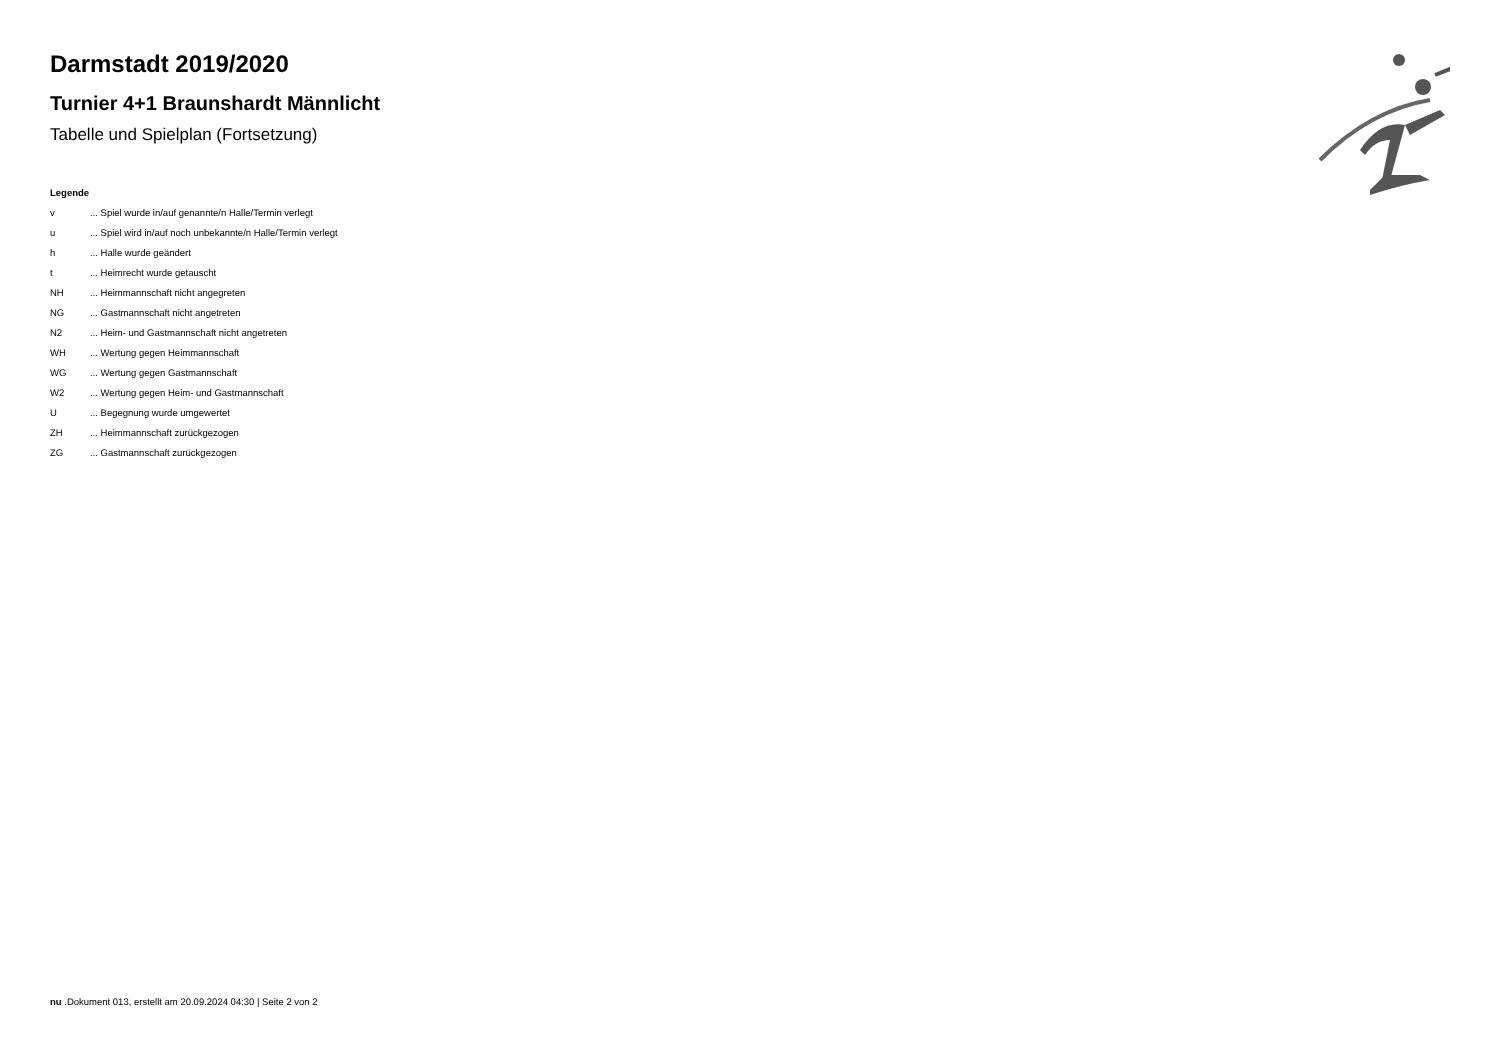Darmstadt 2019/2020
Turnier 4+1 Braunshardt Männlicht
Tabelle und Spielplan (Fortsetzung)
Legende
| v | ... Spiel wurde in/auf genannte/n Halle/Termin verlegt |
| u | ... Spiel wird in/auf noch unbekannte/n Halle/Termin verlegt |
| h | ... Halle wurde geändert |
| t | ... Heimrecht wurde getauscht |
| NH | ... Heimmannschaft nicht angegreten |
| NG | ... Gastmannschaft nicht angetreten |
| N2 | ... Heim- und Gastmannschaft nicht angetreten |
| WH | ... Wertung gegen Heimmannschaft |
| WG | ... Wertung gegen Gastmannschaft |
| W2 | ... Wertung gegen Heim- und Gastmannschaft |
| U | ... Begegnung wurde umgewertet |
| ZH | ... Heimmannschaft zurückgezogen |
| ZG | ... Gastmannschaft zurückgezogen |
nu .Dokument 013, erstellt am 20.09.2024 04:30 | Seite 2 von 2